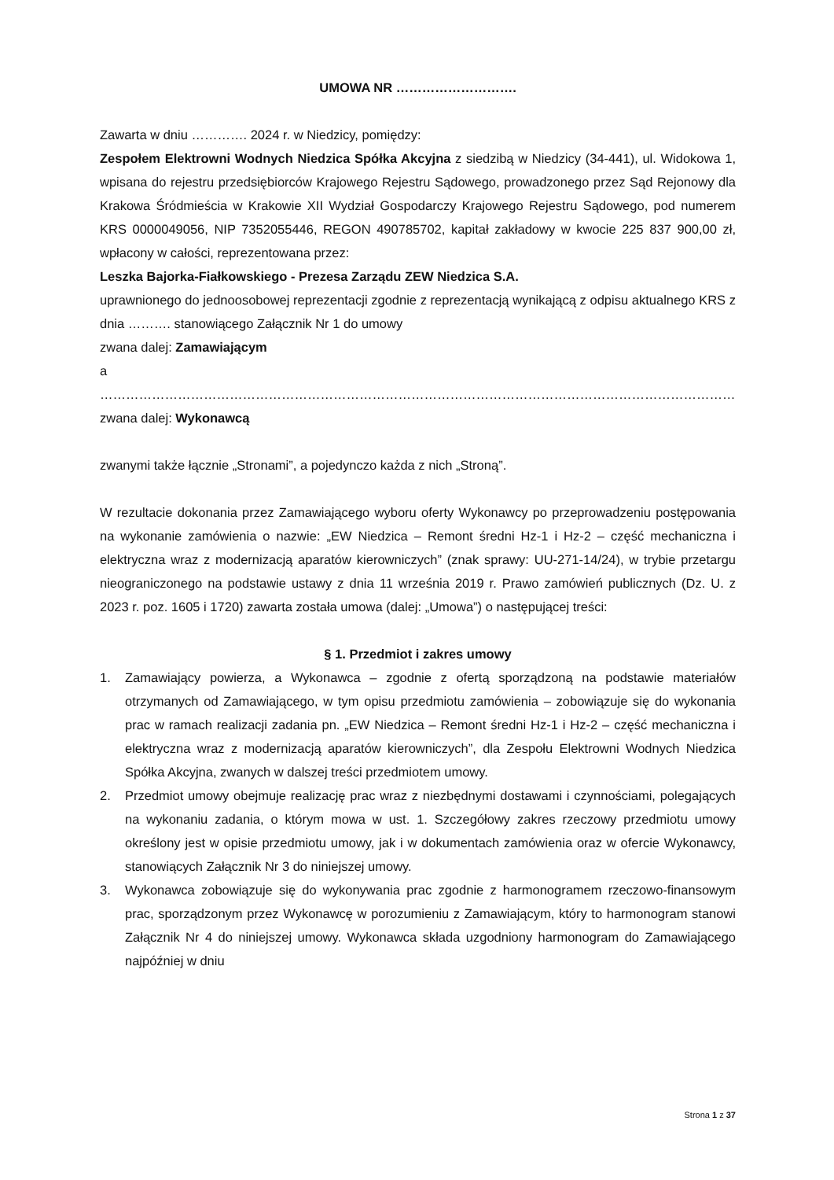UMOWA NR ……………………….
Zawarta w dniu …………. 2024 r. w Niedzicy, pomiędzy:
Zespołem Elektrowni Wodnych Niedzica Spółka Akcyjna z siedzibą w Niedzicy (34-441), ul. Widokowa 1, wpisana do rejestru przedsiębiorców Krajowego Rejestru Sądowego, prowadzonego przez Sąd Rejonowy dla Krakowa Śródmieścia w Krakowie XII Wydział Gospodarczy Krajowego Rejestru Sądowego, pod numerem KRS 0000049056, NIP 7352055446, REGON 490785702, kapitał zakładowy w kwocie 225 837 900,00 zł, wpłacony w całości, reprezentowana przez:
Leszka Bajorka-Fiałkowskiego - Prezesa Zarządu ZEW Niedzica S.A.
uprawnionego do jednoosobowej reprezentacji zgodnie z reprezentacją wynikającą z odpisu aktualnego KRS z dnia ………. stanowiącego Załącznik Nr 1 do umowy
zwana dalej: Zamawiającym
a
…………………………………………………………………………………………………………………………………
zwana dalej: Wykonawcą
zwanymi także łącznie „Stronami”, a pojedynczo każda z nich „Stroną”.
W rezultacie dokonania przez Zamawiającego wyboru oferty Wykonawcy po przeprowadzeniu postępowania na wykonanie zamówienia o nazwie: „EW Niedzica – Remont średni Hz-1 i Hz-2 – część mechaniczna i elektryczna wraz z modernizacją aparatów kierowniczych” (znak sprawy: UU-271-14/24), w trybie przetargu nieograniczonego na podstawie ustawy z dnia 11 września 2019 r. Prawo zamówień publicznych (Dz. U. z 2023 r. poz. 1605 i 1720) zawarta została umowa (dalej: „Umowa”) o następującej treści:
§ 1. Przedmiot i zakres umowy
1. Zamawiający powierza, a Wykonawca – zgodnie z ofertą sporządzoną na podstawie materiałów otrzymanych od Zamawiającego, w tym opisu przedmiotu zamówienia – zobowiązuje się do wykonania prac w ramach realizacji zadania pn. „EW Niedzica – Remont średni Hz-1 i Hz-2 – część mechaniczna i elektryczna wraz z modernizacją aparatów kierowniczych”, dla Zespołu Elektrowni Wodnych Niedzica Spółka Akcyjna, zwanych w dalszej treści przedmiotem umowy.
2. Przedmiot umowy obejmuje realizację prac wraz z niezbędnymi dostawami i czynnościami, polegających na wykonaniu zadania, o którym mowa w ust. 1. Szczegółowy zakres rzeczowy przedmiotu umowy określony jest w opisie przedmiotu umowy, jak i w dokumentach zamówienia oraz w ofercie Wykonawcy, stanowiących Załącznik Nr 3 do niniejszej umowy.
3. Wykonawca zobowiązuje się do wykonywania prac zgodnie z harmonogramem rzeczowo-finansowym prac, sporządzonym przez Wykonawcę w porozumieniu z Zamawiającym, który to harmonogram stanowi Załącznik Nr 4 do niniejszej umowy. Wykonawca składa uzgodniony harmonogram do Zamawiającego najpóźniej w dniu
Strona 1 z 37